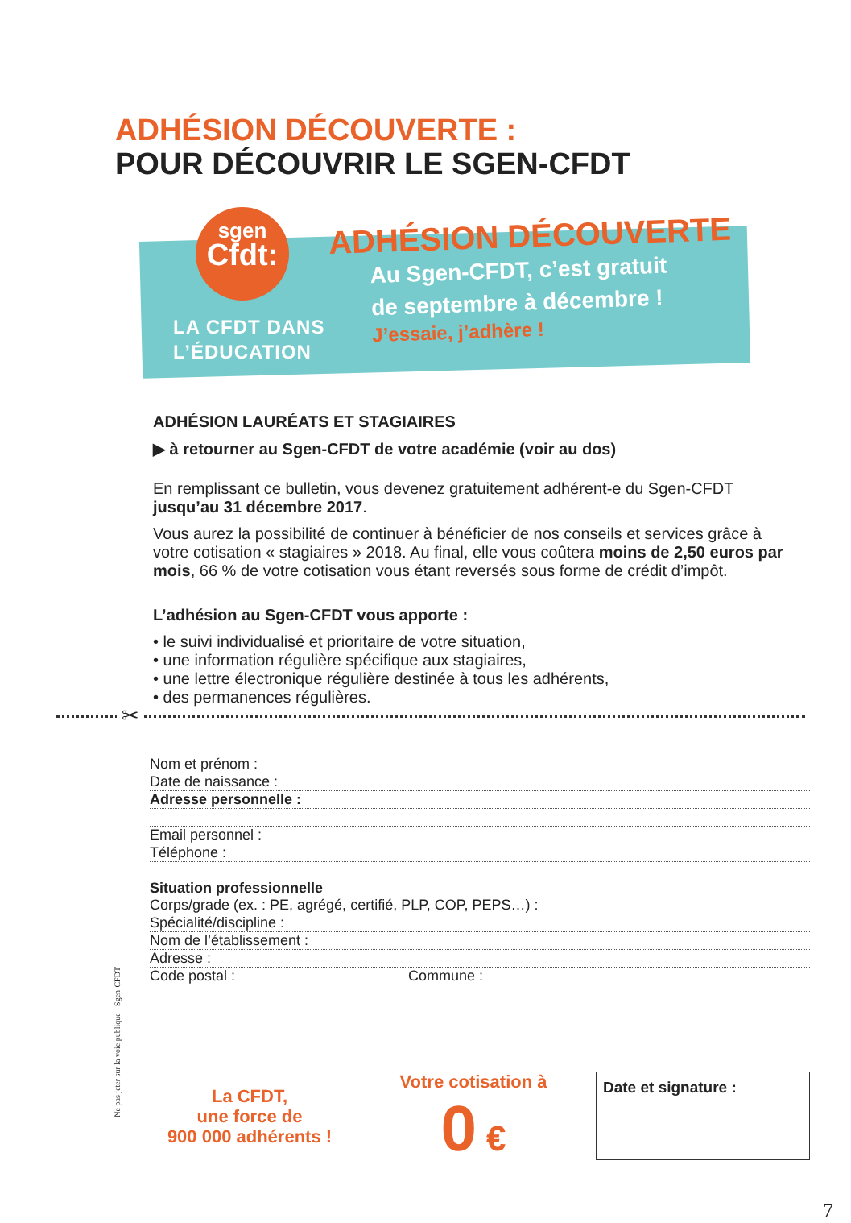ADHÉSION DÉCOUVERTE :
POUR DÉCOUVRIR LE SGEN-CFDT
sgen
Cfdt:
LA CFDT DANS
L’ÉDUCATION
ADHÉSION DÉCOUVERTE
Au Sgen-CFDT, c’est gratuit
de septembre à décembre !
J’essaie, j’adhère !
ADHÉSION LAURÉATS ET STAGIAIRES
▶ à retourner au Sgen-CFDT de votre académie (voir au dos)
En remplissant ce bulletin, vous devenez gratuitement adhérent-e du Sgen-CFDT jusqu’au 31 décembre 2017.
Vous aurez la possibilité de continuer à bénéficier de nos conseils et services grâce à votre cotisation « stagiaires » 2018. Au final, elle vous coûtera moins de 2,50 euros par mois, 66 % de votre cotisation vous étant reversés sous forme de crédit d’impôt.
L’adhésion au Sgen-CFDT vous apporte :
• le suivi individualisé et prioritaire de votre situation,
• une information régulière spécifique aux stagiaires,
• une lettre électronique régulière destinée à tous les adhérents,
• des permanences régulières.
✂
Nom et prénom :
Date de naissance :
Adresse personnelle :
Email personnel :
Téléphone :
Situation professionnelle
Corps/grade (ex. : PE, agrégé, certifié, PLP, COP, PEPS…) :
Spécialité/discipline :
Nom de l’établissement :
Adresse :
Code postal : Commune :
Ne pas jeter sur la voie publique - Sgen-CFDT
La CFDT,
une force de
900 000 adhérents !
Votre cotisation à
0 €
Date et signature :
7